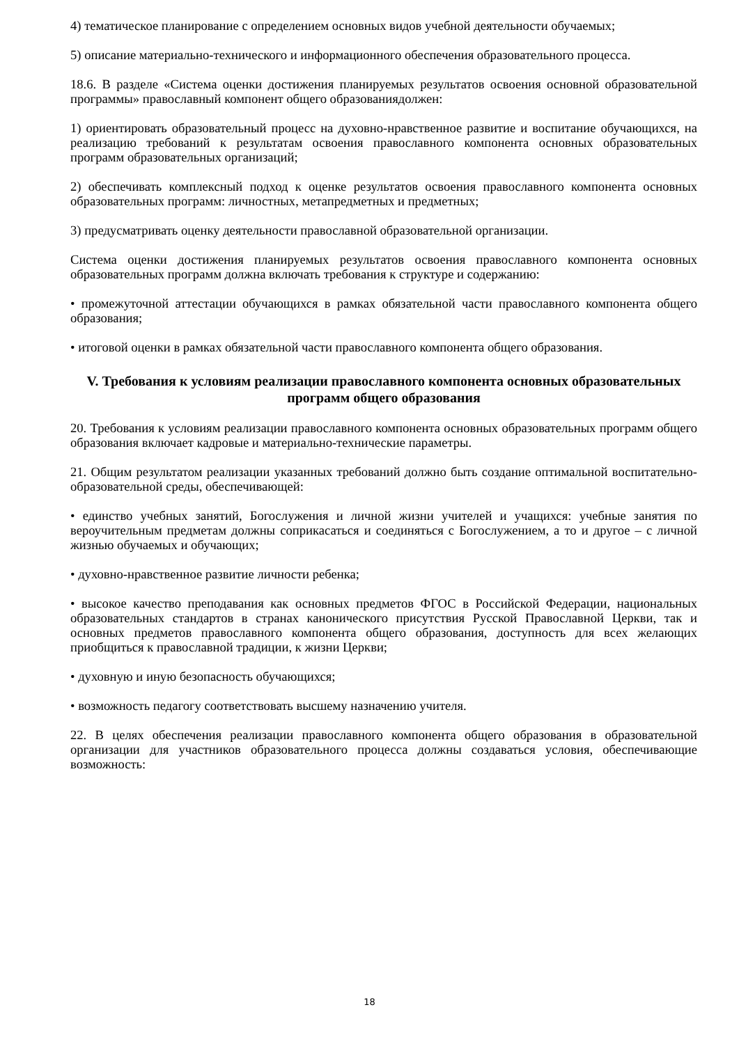4) тематическое планирование с определением основных видов учебной деятельности обучаемых;
5) описание материально-технического и информационного обеспечения образовательного процесса.
18.6. В разделе «Система оценки достижения планируемых результатов освоения основной образовательной программы» православный компонент общего образованиядолжен:
1) ориентировать образовательный процесс на духовно-нравственное развитие и воспитание обучающихся, на реализацию требований к результатам освоения православного компонента основных образовательных программ образовательных организаций;
2) обеспечивать комплексный подход к оценке результатов освоения православного компонента основных образовательных программ: личностных, метапредметных и предметных;
3) предусматривать оценку деятельности православной образовательной организации.
Система оценки достижения планируемых результатов освоения православного компонента основных образовательных программ должна включать требования к структуре и содержанию:
• промежуточной аттестации обучающихся в рамках обязательной части православного компонента общего образования;
• итоговой оценки в рамках обязательной части православного компонента общего образования.
V. Требования к условиям реализации православного компонента основных образовательных программ общего образования
20. Требования к условиям реализации православного компонента основных образовательных программ общего образования включает кадровые и материально-технические параметры.
21. Общим результатом реализации указанных требований должно быть создание оптимальной воспитательно-образовательной среды, обеспечивающей:
• единство учебных занятий, Богослужения и личной жизни учителей и учащихся: учебные занятия по вероучительным предметам должны соприкасаться и соединяться с Богослужением, а то и другое – с личной жизнью обучаемых и обучающих;
• духовно-нравственное развитие личности ребенка;
• высокое качество преподавания как основных предметов ФГОС в Российской Федерации, национальных образовательных стандартов в странах канонического присутствия Русской Православной Церкви, так и основных предметов православного компонента общего образования, доступность для всех желающих приобщиться к православной традиции, к жизни Церкви;
• духовную и иную безопасность обучающихся;
• возможность педагогу соответствовать высшему назначению учителя.
22. В целях обеспечения реализации православного компонента общего образования в образовательной организации для участников образовательного процесса должны создаваться условия, обеспечивающие возможность:
18